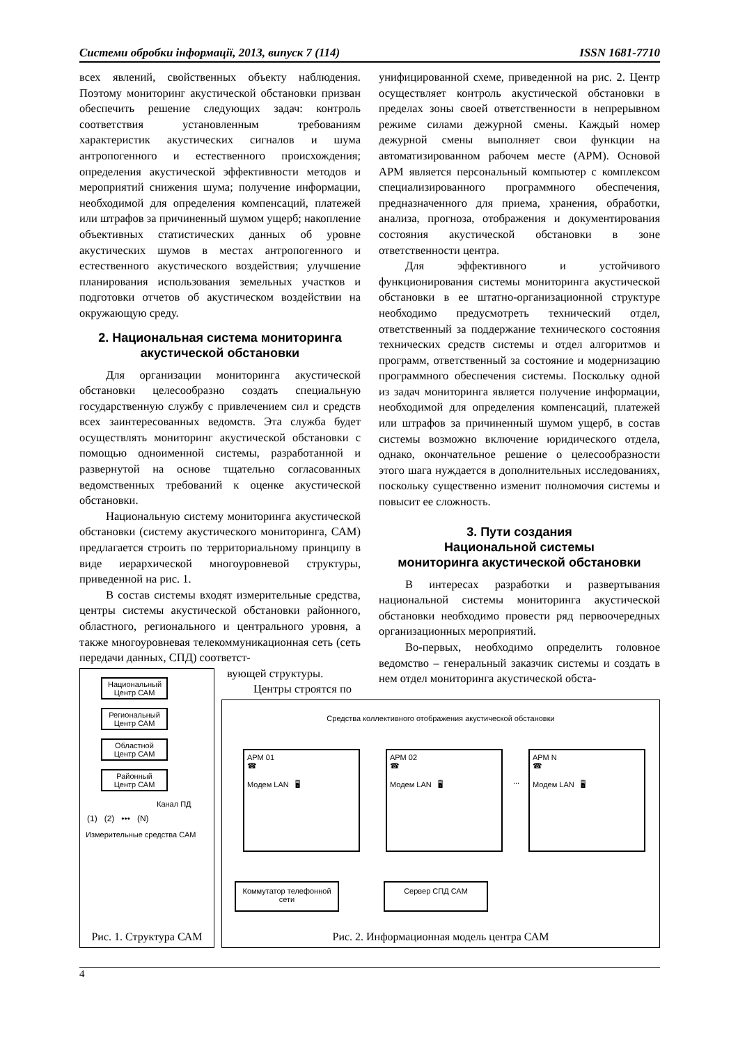Системи обробки інформації, 2013, випуск 7 (114) ISSN 1681-7710
всех явлений, свойственных объекту наблюдения. Поэтому мониторинг акустической обстановки призван обеспечить решение следующих задач: контроль соответствия установленным требованиям характеристик акустических сигналов и шума антропогенного и естественного происхождения; определения акустической эффективности методов и мероприятий снижения шума; получение информации, необходимой для определения компенсаций, платежей или штрафов за причиненный шумом ущерб; накопление объективных статистических данных об уровне акустических шумов в местах антропогенного и естественного акустического воздействия; улучшение планирования использования земельных участков и подготовки отчетов об акустическом воздействии на окружающую среду.
2. Национальная система мониторинга акустической обстановки
Для организации мониторинга акустической обстановки целесообразно создать специальную государственную службу с привлечением сил и средств всех заинтересованных ведомств. Эта служба будет осуществлять мониторинг акустической обстановки с помощью одноименной системы, разработанной и развернутой на основе тщательно согласованных ведомственных требований к оценке акустической обстановки.
Национальную систему мониторинга акустической обстановки (систему акустического мониторинга, САМ) предлагается строить по территориальному принципу в виде иерархической многоуровневой структуры, приведенной на рис. 1.
В состав системы входят измерительные средства, центры системы акустической обстановки районного, областного, регионального и центрального уровня, а также многоуровневая телекоммуникационная сеть (сеть передачи данных, СПД) соответст-
вующей структуры.
Центры строятся по
унифицированной схеме, приведенной на рис. 2. Центр осуществляет контроль акустической обстановки в пределах зоны своей ответственности в непрерывном режиме силами дежурной смены. Каждый номер дежурной смены выполняет свои функции на автоматизированном рабочем месте (АРМ). Основой АРМ является персональный компьютер с комплексом специализированного программного обеспечения, предназначенного для приема, хранения, обработки, анализа, прогноза, отображения и документирования состояния акустической обстановки в зоне ответственности центра.
Для эффективного и устойчивого функционирования системы мониторинга акустической обстановки в ее штатно-организационной структуре необходимо предусмотреть технический отдел, ответственный за поддержание технического состояния технических средств системы и отдел алгоритмов и программ, ответственный за состояние и модернизацию программного обеспечения системы. Поскольку одной из задач мониторинга является получение информации, необходимой для определения компенсаций, платежей или штрафов за причиненный шумом ущерб, в состав системы возможно включение юридического отдела, однако, окончательное решение о целесообразности этого шага нуждается в дополнительных исследованиях, поскольку существенно изменит полномочия системы и повысит ее сложность.
3. Пути создания
Национальной системы
мониторинга акустической обстановки
В интересах разработки и развертывания национальной системы мониторинга акустической обстановки необходимо провести ряд первоочередных организационных мероприятий.
Во-первых, необходимо определить головное ведомство – генеральный заказчик системы и создать в нем отдел мониторинга акустической обста-
Национальный Центр САМ
Региональный Центр САМ
Областной Центр САМ
Районный Центр САМ
Канал ПД
(1) (2) ••• (N)
Измерительные средства САМ
Рис. 1. Структура САМ
Средства коллективного отображения акустической обстановки
АРМ 01
☎
Модем LAN 🖥
АРМ 02
☎
Модем LAN 🖥
...
АРМ N
☎
Модем LAN 🖥
Коммутатор телефонной сети
Сервер СПД САМ
Рис. 2. Информационная модель центра САМ
4